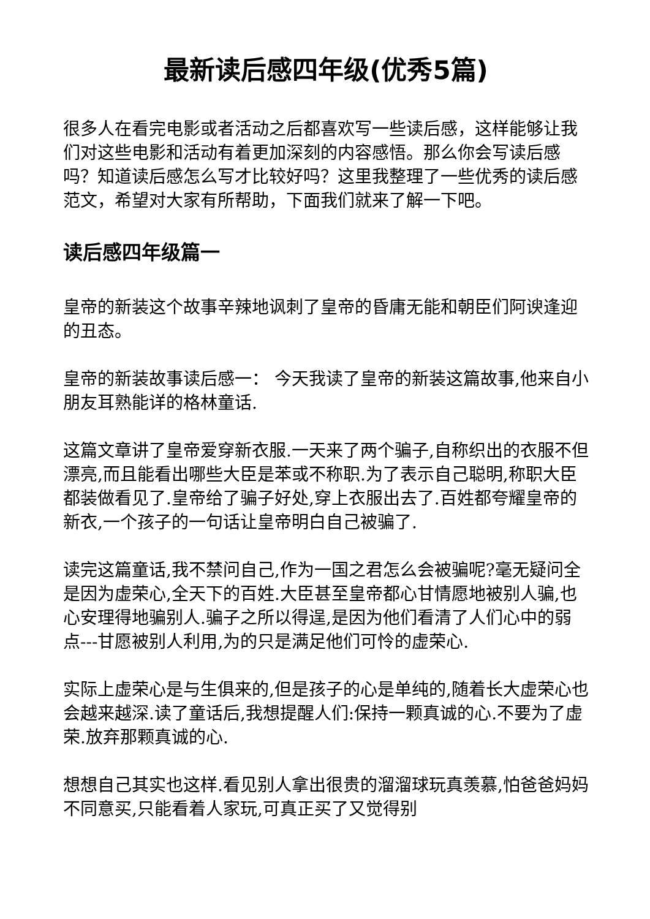最新读后感四年级(优秀5篇)
很多人在看完电影或者活动之后都喜欢写一些读后感，这样能够让我们对这些电影和活动有着更加深刻的内容感悟。那么你会写读后感吗？知道读后感怎么写才比较好吗？这里我整理了一些优秀的读后感范文，希望对大家有所帮助，下面我们就来了解一下吧。
读后感四年级篇一
皇帝的新装这个故事辛辣地讽刺了皇帝的昏庸无能和朝臣们阿谀逢迎的丑态。
皇帝的新装故事读后感一： 今天我读了皇帝的新装这篇故事,他来自小朋友耳熟能详的格林童话.
这篇文章讲了皇帝爱穿新衣服.一天来了两个骗子,自称织出的衣服不但漂亮,而且能看出哪些大臣是苯或不称职.为了表示自己聪明,称职大臣都装做看见了.皇帝给了骗子好处,穿上衣服出去了.百姓都夸耀皇帝的新衣,一个孩子的一句话让皇帝明白自己被骗了.
读完这篇童话,我不禁问自己,作为一国之君怎么会被骗呢?毫无疑问全是因为虚荣心,全天下的百姓.大臣甚至皇帝都心甘情愿地被别人骗,也心安理得地骗别人.骗子之所以得逞,是因为他们看清了人们心中的弱点---甘愿被别人利用,为的只是满足他们可怜的虚荣心.
实际上虚荣心是与生俱来的,但是孩子的心是单纯的,随着长大虚荣心也会越来越深.读了童话后,我想提醒人们:保持一颗真诚的心.不要为了虚荣.放弃那颗真诚的心.
想想自己其实也这样.看见别人拿出很贵的溜溜球玩真羡慕,怕爸爸妈妈不同意买,只能看着人家玩,可真正买了又觉得别